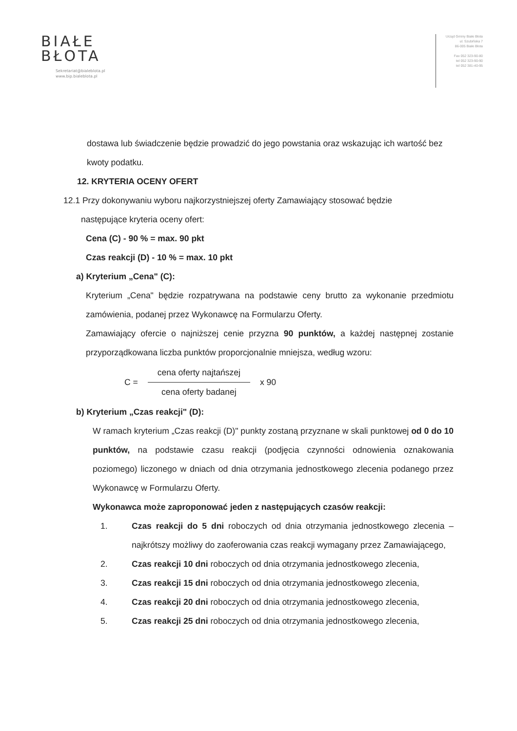BIAŁE
BŁOTA
Sekretariat@bialeblota.pl
www.bip.bialeblota.pl
Urząd Gminy Białe Błota
ul. Szubińska 7
86-005 Białe Błota
Fax 052 323-90-80
tel 052 323-90-90
tel 052 381-40-95
dostawa lub świadczenie będzie prowadzić do jego powstania oraz wskazując ich wartość bez kwoty podatku.
12. KRYTERIA OCENY OFERT
12.1 Przy dokonywaniu wyboru najkorzystniejszej oferty Zamawiający stosować będzie
następujące kryteria oceny ofert:
Cena (C) - 90 % = max. 90 pkt
Czas reakcji (D) - 10 % = max. 10 pkt
a) Kryterium „Cena" (C):
Kryterium „Cena" będzie rozpatrywana na podstawie ceny brutto za wykonanie przedmiotu zamówienia, podanej przez Wykonawcę na Formularzu Oferty.
Zamawiający ofercie o najniższej cenie przyzna 90 punktów, a każdej następnej zostanie przyporządkowana liczba punktów proporcjonalnie mniejsza, według wzoru:
C =
cena oferty najtańszej
cena oferty badanej
x 90
b) Kryterium „Czas reakcji" (D):
W ramach kryterium „Czas reakcji (D)" punkty zostaną przyznane w skali punktowej od 0 do 10 punktów, na podstawie czasu reakcji (podjęcia czynności odnowienia oznakowania poziomego) liczonego w dniach od dnia otrzymania jednostkowego zlecenia podanego przez Wykonawcę w Formularzu Oferty.
Wykonawca może zaproponować jeden z następujących czasów reakcji:
1. Czas reakcji do 5 dni roboczych od dnia otrzymania jednostkowego zlecenia – najkrótszy możliwy do zaoferowania czas reakcji wymagany przez Zamawiającego,
2. Czas reakcji 10 dni roboczych od dnia otrzymania jednostkowego zlecenia,
3. Czas reakcji 15 dni roboczych od dnia otrzymania jednostkowego zlecenia,
4. Czas reakcji 20 dni roboczych od dnia otrzymania jednostkowego zlecenia,
5. Czas reakcji 25 dni roboczych od dnia otrzymania jednostkowego zlecenia,